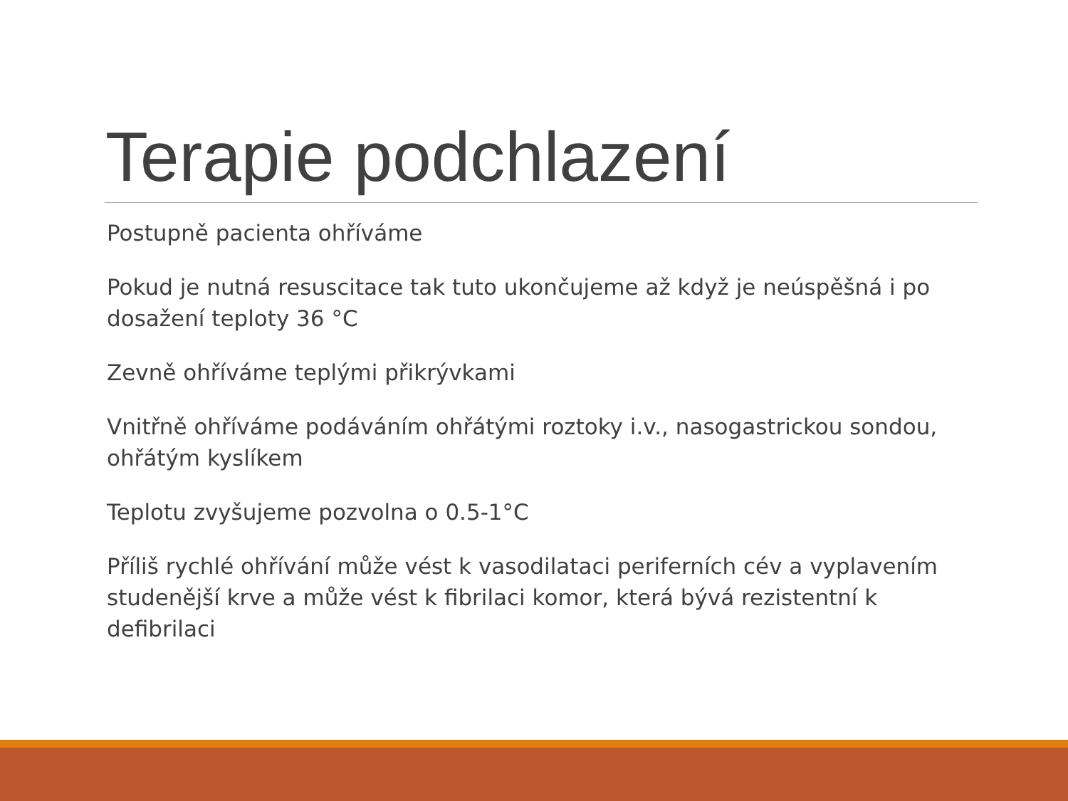Terapie podchlazení
Postupně pacienta ohříváme
Pokud je nutná resuscitace tak tuto ukončujeme až když je neúspěšná i po dosažení teploty 36 °C
Zevně ohříváme teplými přikrývkami
Vnitřně ohříváme podáváním ohřátými roztoky i.v., nasogastrickou sondou, ohřátým kyslíkem
Teplotu zvyšujeme pozvolna o 0.5-1°C
Příliš rychlé ohřívání může vést k vasodilataci periferních cév a vyplavením studenější krve a může vést k fibrilaci komor, která bývá rezistentní k defibrilaci